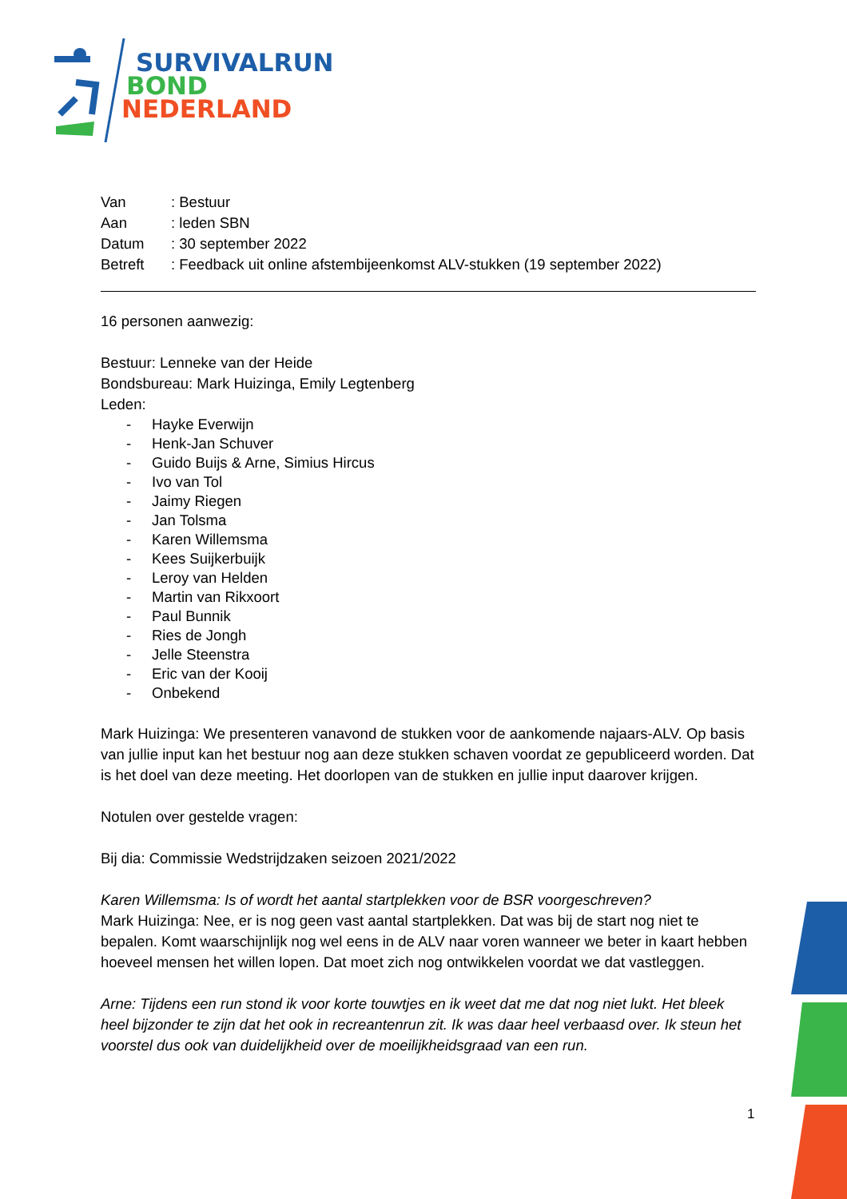SURVIVALRUN
BOND
NEDERLAND
| Van | : Bestuur |
| Aan | : leden SBN |
| Datum | : 30 september 2022 |
| Betreft | : Feedback uit online afstembijeenkomst ALV-stukken (19 september 2022) |
16 personen aanwezig:
Bestuur: Lenneke van der Heide
Bondsbureau: Mark Huizinga, Emily Legtenberg
Leden:
- Hayke Everwijn
- Henk-Jan Schuver
- Guido Buijs & Arne, Simius Hircus
- Ivo van Tol
- Jaimy Riegen
- Jan Tolsma
- Karen Willemsma
- Kees Suijkerbuijk
- Leroy van Helden
- Martin van Rikxoort
- Paul Bunnik
- Ries de Jongh
- Jelle Steenstra
- Eric van der Kooij
- Onbekend
Mark Huizinga: We presenteren vanavond de stukken voor de aankomende najaars-ALV. Op basis van jullie input kan het bestuur nog aan deze stukken schaven voordat ze gepubliceerd worden. Dat is het doel van deze meeting. Het doorlopen van de stukken en jullie input daarover krijgen.
Notulen over gestelde vragen:
Bij dia: Commissie Wedstrijdzaken seizoen 2021/2022
Karen Willemsma: Is of wordt het aantal startplekken voor de BSR voorgeschreven?
Mark Huizinga: Nee, er is nog geen vast aantal startplekken. Dat was bij de start nog niet te bepalen. Komt waarschijnlijk nog wel eens in de ALV naar voren wanneer we beter in kaart hebben hoeveel mensen het willen lopen. Dat moet zich nog ontwikkelen voordat we dat vastleggen.
Arne: Tijdens een run stond ik voor korte touwtjes en ik weet dat me dat nog niet lukt. Het bleek heel bijzonder te zijn dat het ook in recreantenrun zit. Ik was daar heel verbaasd over. Ik steun het voorstel dus ook van duidelijkheid over de moeilijkheidsgraad van een run.
1